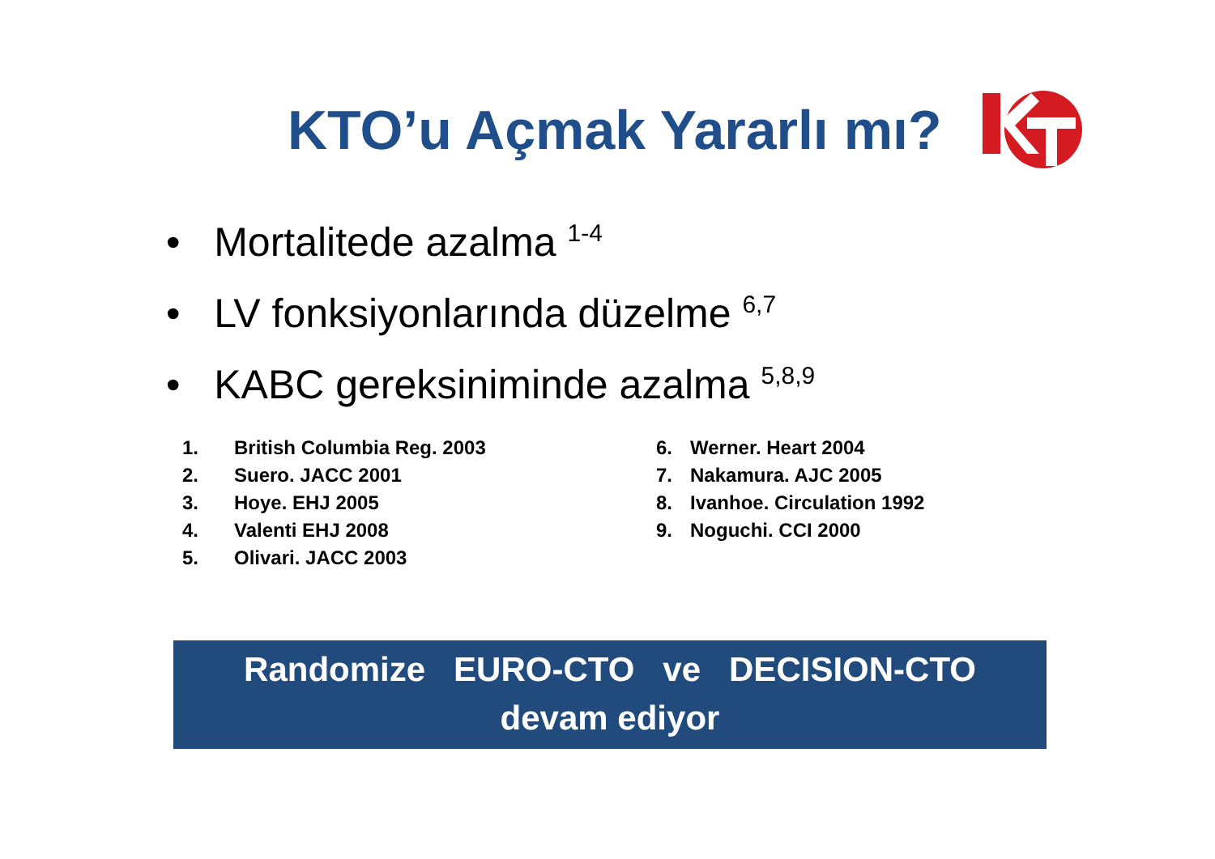KTO’u Açmak Yararlı mı?
• Mortalitede azalma <sup>1-4</sup>
• LV fonksiyonlarında düzelme <sup>6,7</sup>
• KABC gereksiniminde azalma <sup>5,8,9</sup>
1. British Columbia Reg. 2003
2. Suero. JACC 2001
3. Hoye. EHJ 2005
4. Valenti EHJ 2008
5. Olivari. JACC 2003
6. Werner. Heart 2004
7. Nakamura. AJC 2005
8. Ivanhoe. Circulation 1992
9. Noguchi. CCI 2000
Randomize EURO-CTO ve DECISION-CTO
devam ediyor